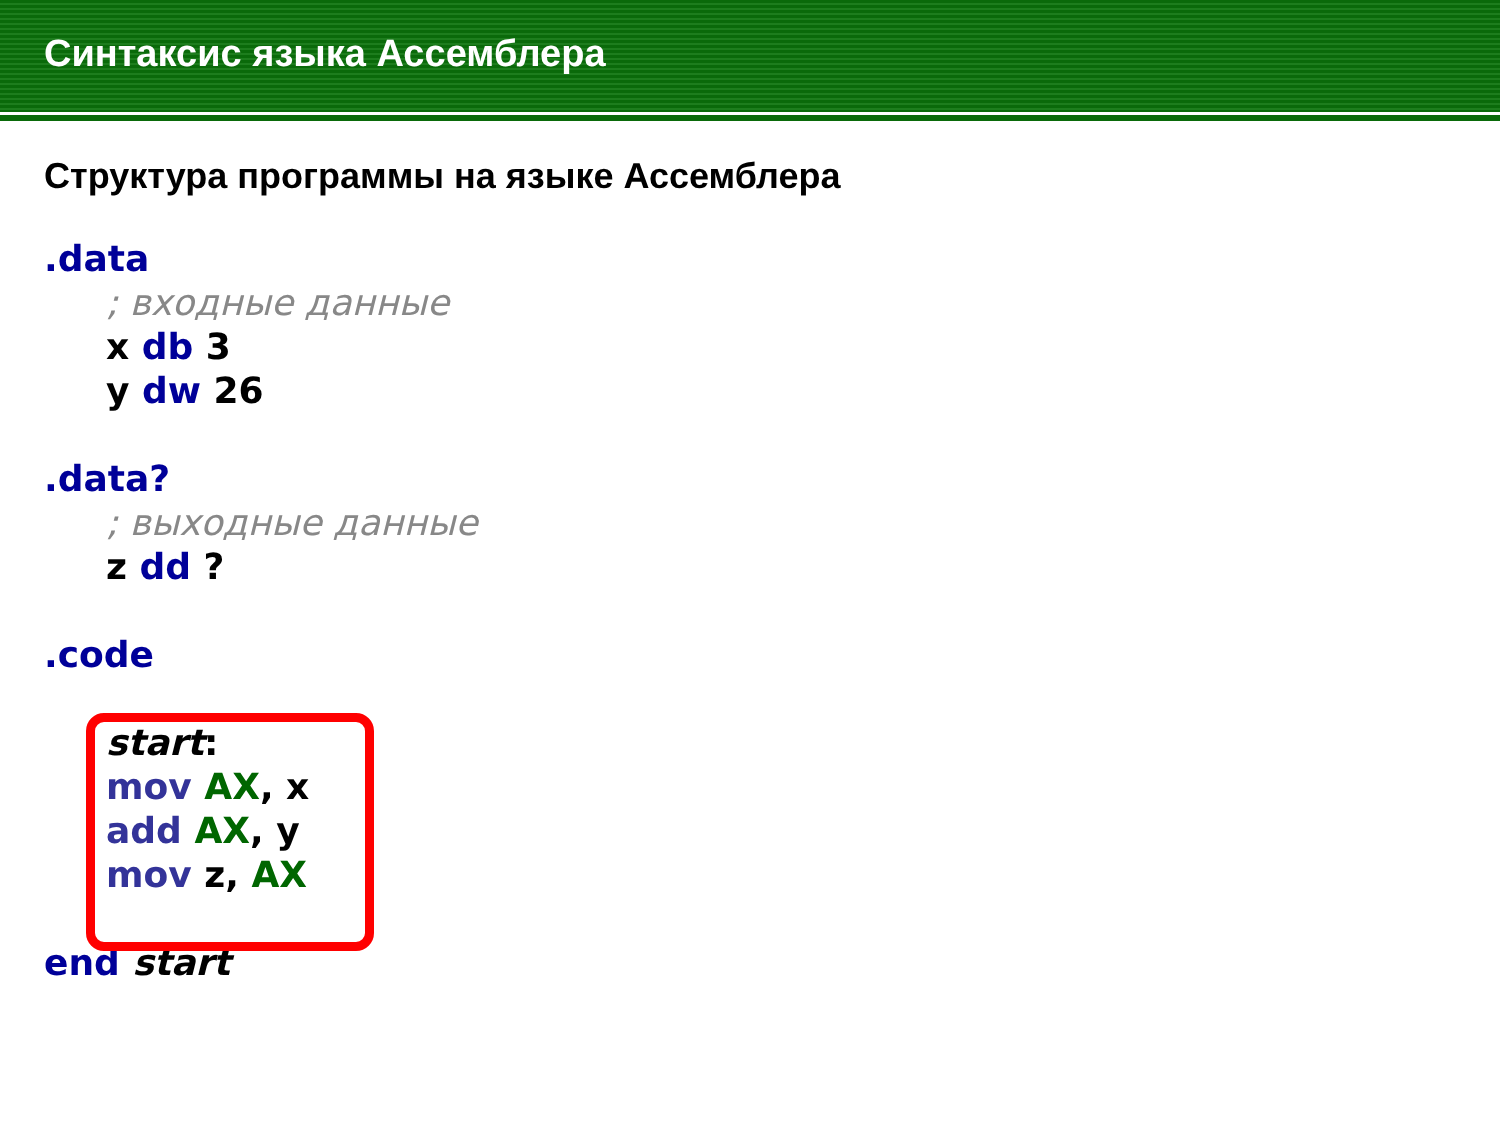Синтаксис языка Ассемблера
Структура программы на языке Ассемблера
.data
; входные данные
x db 3
y dw 26
.data?
; выходные данные
z dd ?
.code
start:
mov AX, x
add AX, y
mov z, AX
end start